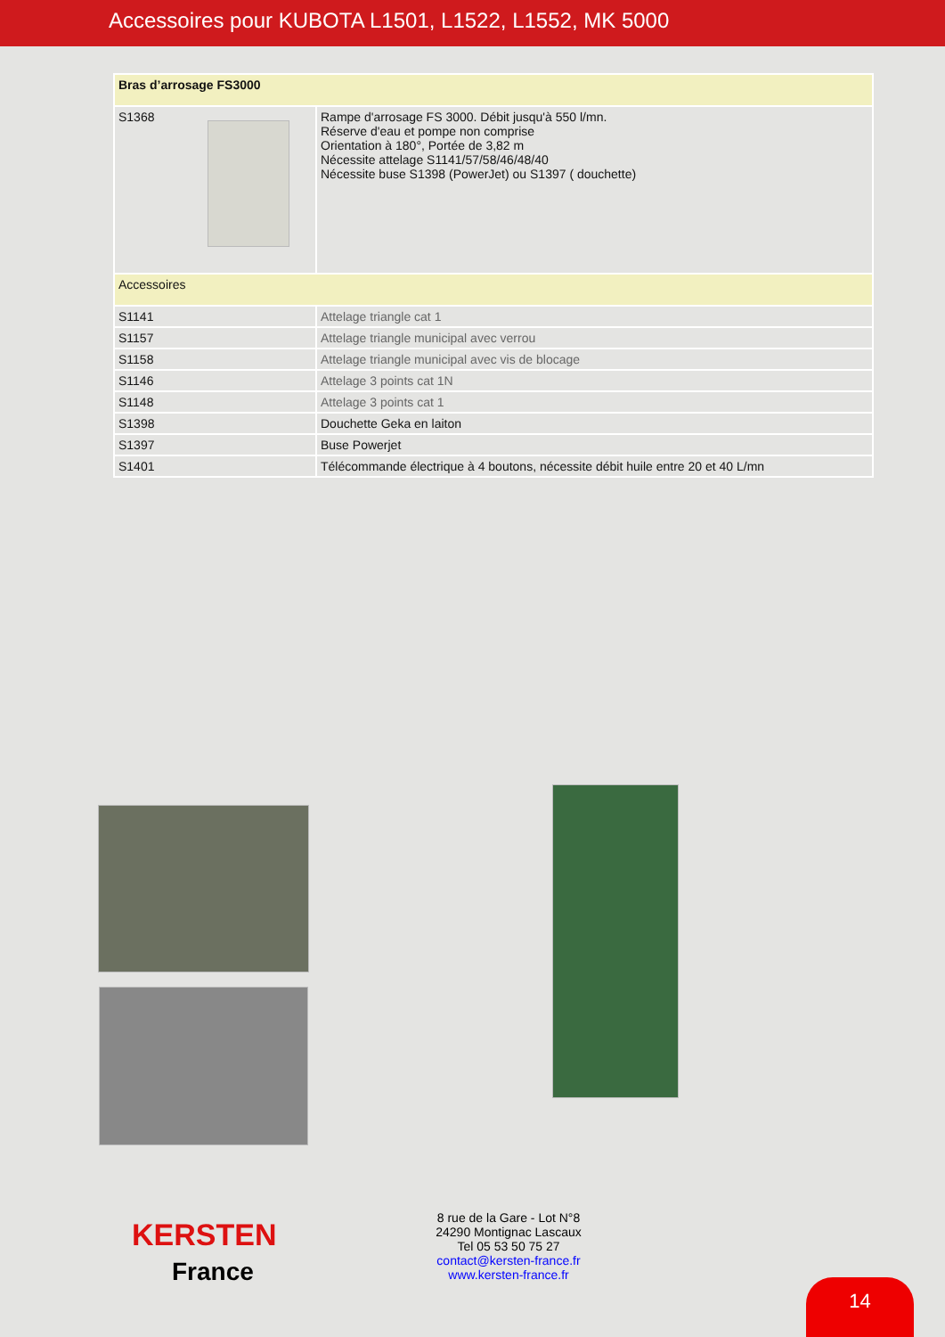Accessoires pour KUBOTA L1501, L1522, L1552, MK 5000
| Bras d’arrosage FS3000 | |
| S1368 | Rampe d'arrosage FS 3000. Débit jusqu'à 550 l/mn. Réserve d'eau et pompe non comprise Orientation à 180°, Portée de 3,82 m Nécessite attelage S1141/57/58/46/48/40 Nécessite buse S1398 (PowerJet) ou S1397 ( douchette) |
| Accessoires | |
| S1141 | Attelage triangle cat 1 |
| S1157 | Attelage triangle municipal avec verrou |
| S1158 | Attelage triangle municipal avec vis de blocage |
| S1146 | Attelage 3 points cat 1N |
| S1148 | Attelage 3 points cat 1 |
| S1398 | Douchette Geka en laiton |
| S1397 | Buse Powerjet |
| S1401 | Télécommande électrique à 4 boutons, nécessite débit huile entre 20 et 40 L/mn |
KERSTEN
France
8 rue de la Gare - Lot N°8 24290 Montignac Lascaux Tel 05 53 50 75 27
contact@kersten-france.fr
www.kersten-france.fr
14